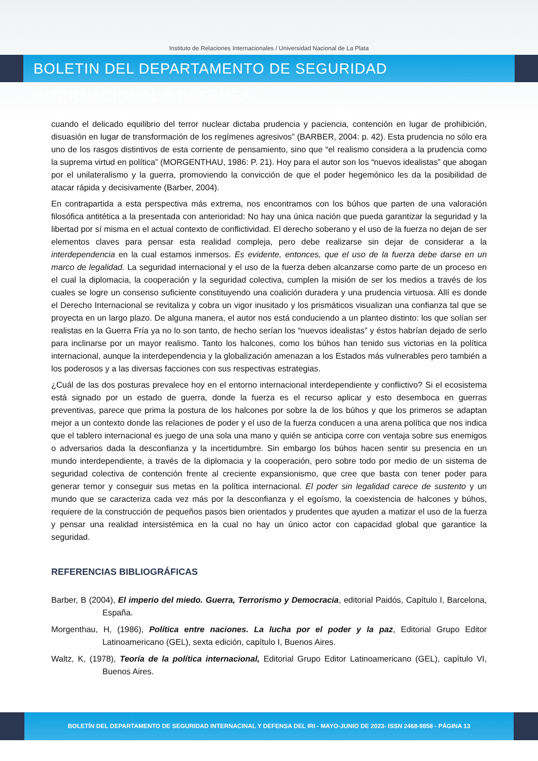Instituto de Relaciones Internacionales / Universidad Nacional de La Plata
BOLETIN DEL DEPARTAMENTO DE SEGURIDAD INTERNACIONAL Y DEFENSA
cuando el delicado equilibrio del terror nuclear dictaba prudencia y paciencia, contención en lugar de prohibición, disuasión en lugar de transformación de los regímenes agresivos” (BARBER, 2004: p. 42). Esta prudencia no sólo era uno de los rasgos distintivos de esta corriente de pensamiento, sino que “el realismo considera a la prudencia como la suprema virtud en política” (MORGENTHAU, 1986: P. 21). Hoy para el autor son los “nuevos idealistas” que abogan por el unilateralismo y la guerra, promoviendo la convicción de que el poder hegemónico les da la posibilidad de atacar rápida y decisivamente (Barber, 2004).
En contrapartida a esta perspectiva más extrema, nos encontramos con los búhos que parten de una valoración filosófica antitética a la presentada con anterioridad: No hay una única nación que pueda garantizar la seguridad y la libertad por sí misma en el actual contexto de conflictividad. El derecho soberano y el uso de la fuerza no dejan de ser elementos claves para pensar esta realidad compleja, pero debe realizarse sin dejar de considerar a la interdependencia en la cual estamos inmersos. Es evidente, entonces, que el uso de la fuerza debe darse en un marco de legalidad. La seguridad internacional y el uso de la fuerza deben alcanzarse como parte de un proceso en el cual la diplomacia, la cooperación y la seguridad colectiva, cumplen la misión de ser los medios a través de los cuales se logre un consenso suficiente constituyendo una coalición duradera y una prudencia virtuosa. Allí es donde el Derecho Internacional se revitaliza y cobra un vigor inusitado y los prismáticos visualizan una confianza tal que se proyecta en un largo plazo. De alguna manera, el autor nos está conduciendo a un planteo distinto: los que solían ser realistas en la Guerra Fría ya no lo son tanto, de hecho serían los “nuevos idealistas” y éstos habrían dejado de serlo para inclinarse por un mayor realismo. Tanto los halcones, como los búhos han tenido sus victorias en la política internacional, aunque la interdependencia y la globalización amenazan a los Estados más vulnerables pero también a los poderosos y a las diversas facciones con sus respectivas estrategias.
¿Cuál de las dos posturas prevalece hoy en el entorno internacional interdependiente y conflictivo? Si el ecosistema está signado por un estado de guerra, donde la fuerza es el recurso aplicar y esto desemboca en guerras preventivas, parece que prima la postura de los halcones por sobre la de los búhos y que los primeros se adaptan mejor a un contexto donde las relaciones de poder y el uso de la fuerza conducen a una arena política que nos indica que el tablero internacional es juego de una sola una mano y quién se anticipa corre con ventaja sobre sus enemigos o adversarios dada la desconfianza y la incertidumbre. Sin embargo los búhos hacen sentir su presencia en un mundo interdependiente, a través de la diplomacia y la cooperación, pero sobre todo por medio de un sistema de seguridad colectiva de contención frente al creciente expansionismo, que cree que basta con tener poder para generar temor y conseguir sus metas en la política internacional. El poder sin legalidad carece de sustento y un mundo que se caracteriza cada vez más por la desconfianza y el egoísmo, la coexistencia de halcones y búhos, requiere de la construcción de pequeños pasos bien orientados y prudentes que ayuden a matizar el uso de la fuerza y pensar una realidad intersistémica en la cual no hay un único actor con capacidad global que garantice la seguridad.
REFERENCIAS BIBLIOGRÁFICAS
Barber, B (2004), El imperio del miedo. Guerra, Terrorismo y Democracia, editorial Paidós, Capítulo I, Barcelona, España.
Morgenthau, H, (1986), Política entre naciones. La lucha por el poder y la paz, Editorial Grupo Editor Latinoamericano (GEL), sexta edición, capítulo I, Buenos Aires.
Waltz, K, (1978), Teoría de la política internacional, Editorial Grupo Editor Latinoamericano (GEL), capítulo VI, Buenos Aires.
BOLETÍN DEL DEPARTAMENTO DE SEGURIDAD INTERNACINAL Y DEFENSA DEL IRI - MAYO-JUNIO DE 2023- ISSN 2468-9858 - PÁGINA 13